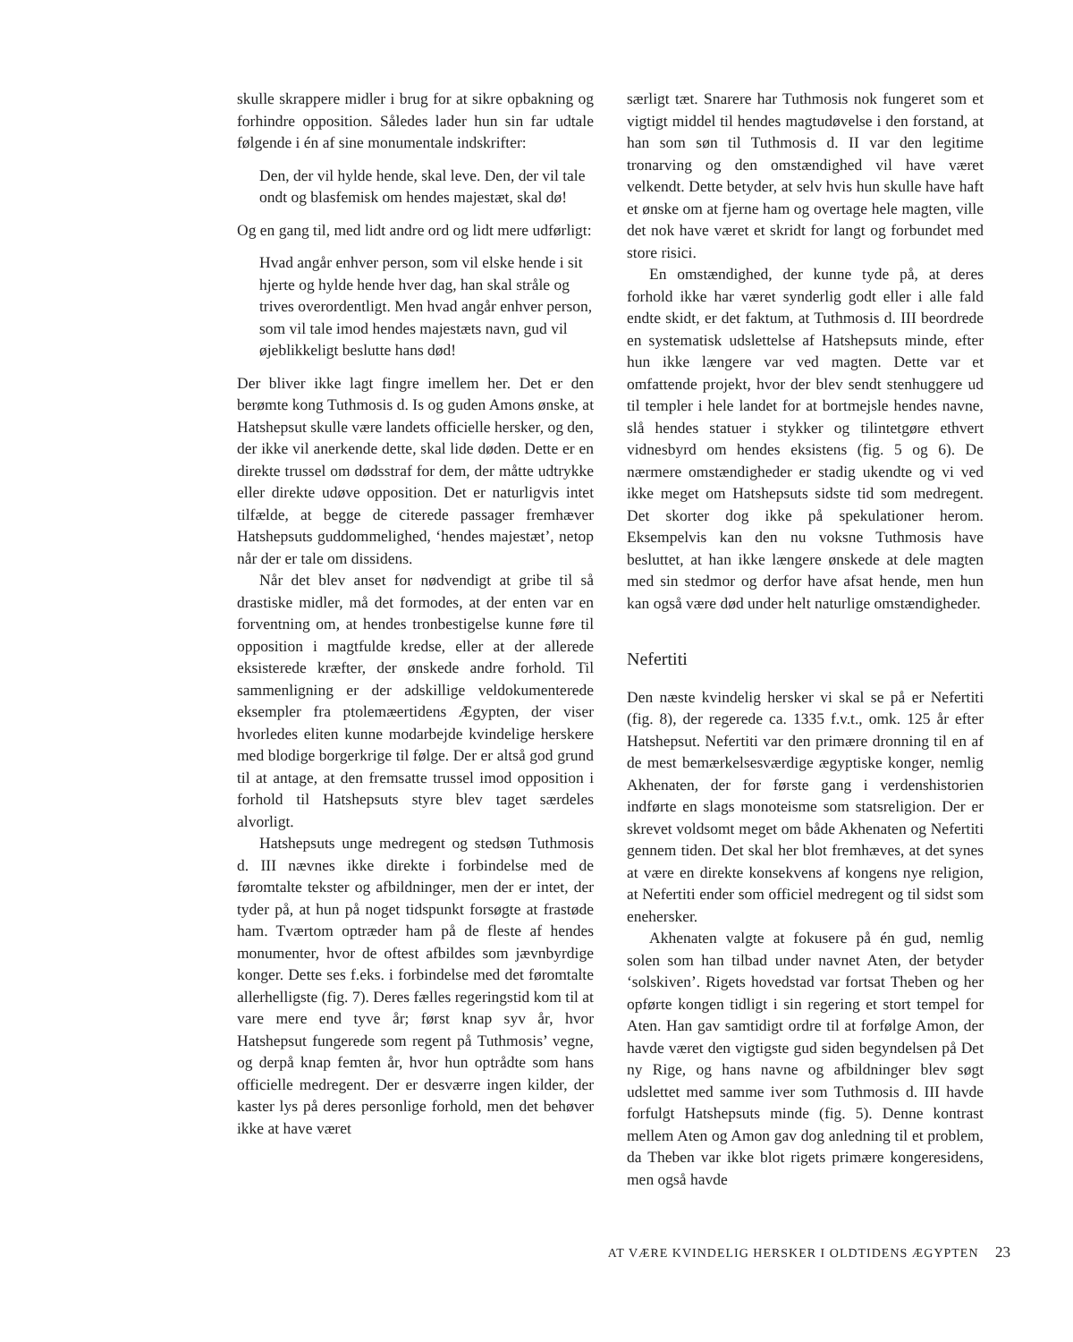skulle skrappere midler i brug for at sikre opbakning og forhindre opposition. Således lader hun sin far udtale følgende i én af sine monumentale indskrifter:
Den, der vil hylde hende, skal leve. Den, der vil tale ondt og blasfemisk om hendes majestæt, skal dø!
Og en gang til, med lidt andre ord og lidt mere udførligt:
Hvad angår enhver person, som vil elske hende i sit hjerte og hylde hende hver dag, han skal stråle og trives overordentligt. Men hvad angår enhver person, som vil tale imod hendes majestæts navn, gud vil øjeblikkeligt beslutte hans død!
Der bliver ikke lagt fingre imellem her. Det er den berømte kong Tuthmosis d. Is og guden Amons ønske, at Hatshepsut skulle være landets officielle hersker, og den, der ikke vil anerkende dette, skal lide døden. Dette er en direkte trussel om dødsstraf for dem, der måtte udtrykke eller direkte udøve opposition. Det er naturligvis intet tilfælde, at begge de citerede passager fremhæver Hatshepsuts guddommelighed, ‘hendes majestæt’, netop når der er tale om dissidens.
Når det blev anset for nødvendigt at gribe til så drastiske midler, må det formodes, at der enten var en forventning om, at hendes tronbestigelse kunne føre til opposition i magtfulde kredse, eller at der allerede eksisterede kræfter, der ønskede andre forhold. Til sammenligning er der adskillige veldokumenterede eksempler fra ptolemæertidens Ægypten, der viser hvorledes eliten kunne modarbejde kvindelige herskere med blodige borgerkrige til følge. Der er altså god grund til at antage, at den fremsatte trussel imod opposition i forhold til Hatshepsuts styre blev taget særdeles alvorligt.
Hatshepsuts unge medregent og stedsøn Tuthmosis d. III nævnes ikke direkte i forbindelse med de føromtalte tekster og afbildninger, men der er intet, der tyder på, at hun på noget tidspunkt forsøgte at frastøde ham. Tværtom optræder ham på de fleste af hendes monumenter, hvor de oftest afbildes som jævnbyrdige konger. Dette ses f.eks. i forbindelse med det føromtalte allerhelligste (fig. 7). Deres fælles regeringstid kom til at vare mere end tyve år; først knap syv år, hvor Hatshepsut fungerede som regent på Tuthmosis’ vegne, og derpå knap femten år, hvor hun optrådte som hans officielle medregent. Der er desværre ingen kilder, der kaster lys på deres personlige forhold, men det behøver ikke at have været
særligt tæt. Snarere har Tuthmosis nok fungeret som et vigtigt middel til hendes magtudøvelse i den forstand, at han som søn til Tuthmosis d. II var den legitime tronarving og den omstændighed vil have været velkendt. Dette betyder, at selv hvis hun skulle have haft et ønske om at fjerne ham og overtage hele magten, ville det nok have været et skridt for langt og forbundet med store risici.
En omstændighed, der kunne tyde på, at deres forhold ikke har været synderlig godt eller i alle fald endte skidt, er det faktum, at Tuthmosis d. III beordrede en systematisk udslettelse af Hatshepsuts minde, efter hun ikke længere var ved magten. Dette var et omfattende projekt, hvor der blev sendt stenhuggere ud til templer i hele landet for at bortmejsle hendes navne, slå hendes statuer i stykker og tilintetgøre ethvert vidnesbyrd om hendes eksistens (fig. 5 og 6). De nærmere omstændigheder er stadig ukendte og vi ved ikke meget om Hatshepsuts sidste tid som medregent. Det skorter dog ikke på spekulationer herom. Eksempelvis kan den nu voksne Tuthmosis have besluttet, at han ikke længere ønskede at dele magten med sin stedmor og derfor have afsat hende, men hun kan også være død under helt naturlige omstændigheder.
Nefertiti
Den næste kvindelig hersker vi skal se på er Nefertiti (fig. 8), der regerede ca. 1335 f.v.t., omk. 125 år efter Hatshepsut. Nefertiti var den primære dronning til en af de mest bemærkelsesværdige ægyptiske konger, nemlig Akhenaten, der for første gang i verdenshistorien indførte en slags monoteisme som statsreligion. Der er skrevet voldsomt meget om både Akhenaten og Nefertiti gennem tiden. Det skal her blot fremhæves, at det synes at være en direkte konsekvens af kongens nye religion, at Nefertiti ender som officiel medregent og til sidst som enehersker.
Akhenaten valgte at fokusere på én gud, nemlig solen som han tilbad under navnet Aten, der betyder ‘solskiven’. Rigets hovedstad var fortsat Theben og her opførte kongen tidligt i sin regering et stort tempel for Aten. Han gav samtidigt ordre til at forfølge Amon, der havde været den vigtigste gud siden begyndelsen på Det ny Rige, og hans navne og afbildninger blev søgt udslettet med samme iver som Tuthmosis d. III havde forfulgt Hatshepsuts minde (fig. 5). Denne kontrast mellem Aten og Amon gav dog anledning til et problem, da Theben var ikke blot rigets primære kongeresidens, men også havde
AT VÆRE KVINDELIG HERSKER I OLDTIDENS ÆGYPTEN 23